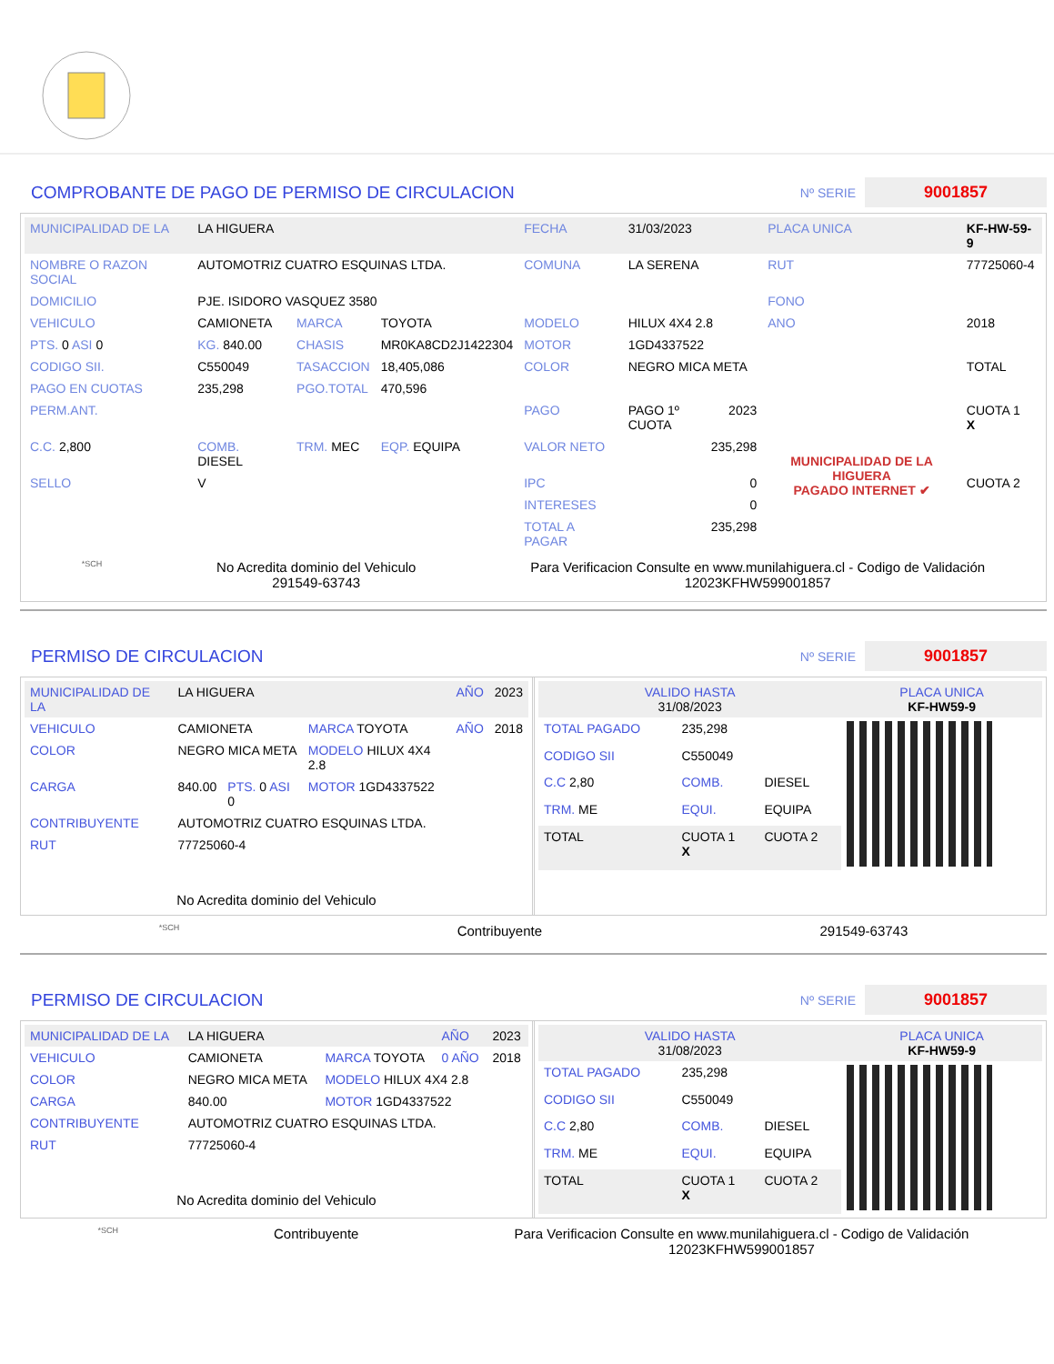COMPROBANTE DE PAGO DE PERMISO DE CIRCULACION
Nº SERIE 9001857
| MUNICIPALIDAD DE LA | LA HIGUERA | | | FECHA | 31/03/2023 | | PLACA UNICA | KF-HW-59-9 |
| NOMBRE O RAZON SOCIAL | AUTOMOTRIZ CUATRO ESQUINAS LTDA. | | | COMUNA | LA SERENA | | RUT | 77725060-4 |
| DOMICILIO | PJE. ISIDORO VASQUEZ 3580 | | | | | | FONO | |
| VEHICULO | CAMIONETA | MARCA | TOYOTA | MODELO | HILUX 4X4 2.8 | | ANO | 2018 |
| PTS. 0 ASI 0 | KG. 840.00 | CHASIS | MR0KA8CD2J1422304 | MOTOR | 1GD4337522 | | | |
| CODIGO SII. | C550049 | TASACCION | 18,405,086 | COLOR | NEGRO MICA META | | | TOTAL |
| PAGO EN CUOTAS | 235,298 | PGO.TOTAL | 470,596 | | | | | |
| PERM.ANT. | | | | PAGO | PAGO 1º CUOTA | 2023 | MUNICIPALIDAD DE LA HIGUERA PAGADO INTERNET ✔ | CUOTA 1 X |
| C.C. 2,800 | COMB. DIESEL | TRM. MEC | EQP. EQUIPA | VALOR NETO | 235,298 | | | |
| SELLO | V | | | IPC | 0 | | | CUOTA 2 |
| | | | | INTERESES | 0 | | | |
| | | | | TOTAL A PAGAR | 235,298 | | | |
*SCH No Acredita dominio del Vehiculo
291549-63743 Para Verificacion Consulte en www.munilahiguera.cl - Codigo de Validación
12023KFHW599001857
PERMISO DE CIRCULACION
Nº SERIE 9001857
| MUNICIPALIDAD DE LA | LA HIGUERA | | | AÑO | 2023 |
| VEHICULO | CAMIONETA | | MARCA TOYOTA | AÑO | 2018 |
| COLOR | NEGRO MICA META | | MODELO HILUX 4X4 2.8 | | |
| CARGA | 840.00 | PTS. 0 ASI 0 | MOTOR 1GD4337522 | | |
| CONTRIBUYENTE | AUTOMOTRIZ CUATRO ESQUINAS LTDA. | | | | |
| RUT | 77725060-4 | | | | |
| No Acredita dominio del Vehiculo | | | | | |
| VALIDO HASTA 31/08/2023 | | | PLACA UNICA KF-HW59-9 |
| TOTAL PAGADO | 235,298 | | |
| CODIGO SII | C550049 | | |
| C.C 2,80 | COMB. | DIESEL | |
| TRM. ME | EQUI. | EQUIPA | |
| TOTAL | CUOTA 1 X | CUOTA 2 | |
*SCH Contribuyente 291549-63743
PERMISO DE CIRCULACION
Nº SERIE 9001857
| MUNICIPALIDAD DE LA | LA HIGUERA | | AÑO | 2023 |
| VEHICULO | CAMIONETA | MARCA TOYOTA | 0 AÑO | 2018 |
| COLOR | NEGRO MICA META | MODELO HILUX 4X4 2.8 | | |
| CARGA | 840.00 | MOTOR 1GD4337522 | | |
| CONTRIBUYENTE | AUTOMOTRIZ CUATRO ESQUINAS LTDA. | | | |
| RUT | 77725060-4 | | | |
| No Acredita dominio del Vehiculo | | | | |
| VALIDO HASTA 31/08/2023 | | | PLACA UNICA KF-HW59-9 |
| TOTAL PAGADO | 235,298 | | |
| CODIGO SII | C550049 | | |
| C.C 2,80 | COMB. | DIESEL | |
| TRM. ME | EQUI. | EQUIPA | |
| TOTAL | CUOTA 1 X | CUOTA 2 | |
*SCH Contribuyente Para Verificacion Consulte en www.munilahiguera.cl - Codigo de Validación
12023KFHW599001857